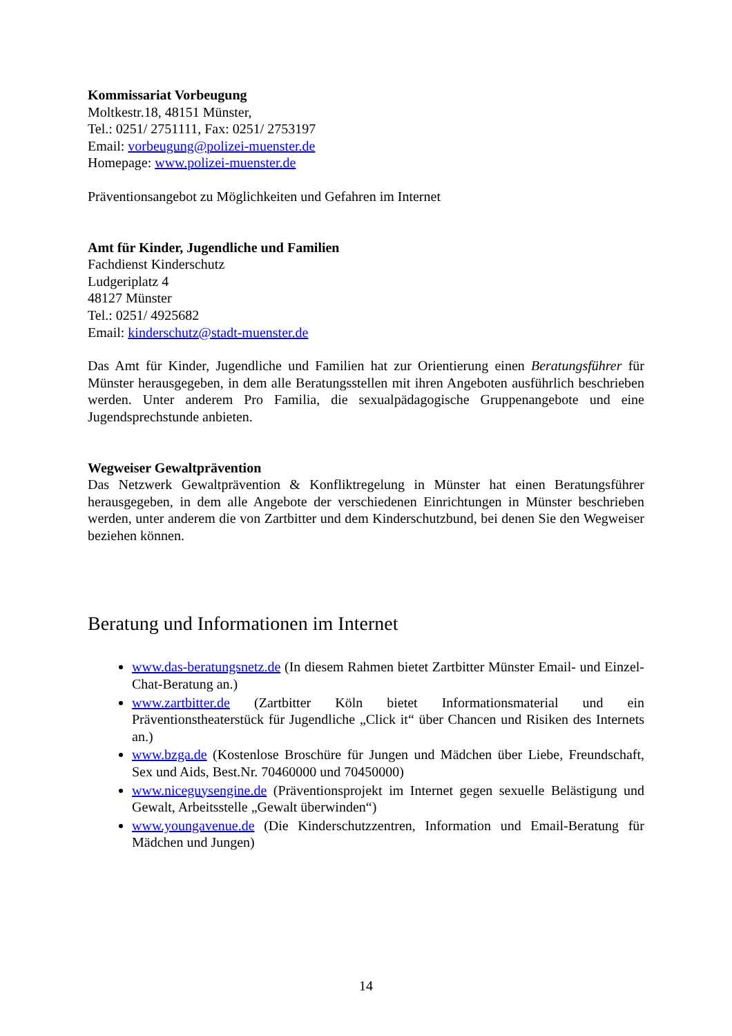Kommissariat Vorbeugung
Moltkestr.18, 48151 Münster,
Tel.: 0251/ 2751111, Fax: 0251/ 2753197
Email: vorbeugung@polizei-muenster.de
Homepage: www.polizei-muenster.de
Präventionsangebot zu Möglichkeiten und Gefahren im Internet
Amt für Kinder, Jugendliche und Familien
Fachdienst Kinderschutz
Ludgeriplatz 4
48127 Münster
Tel.: 0251/ 4925682
Email: kinderschutz@stadt-muenster.de
Das Amt für Kinder, Jugendliche und Familien hat zur Orientierung einen Beratungsführer für Münster herausgegeben, in dem alle Beratungsstellen mit ihren Angeboten ausführlich beschrieben werden. Unter anderem Pro Familia, die sexualpädagogische Gruppenangebote und eine Jugendsprechstunde anbieten.
Wegweiser Gewaltprävention
Das Netzwerk Gewaltprävention & Konfliktregelung in Münster hat einen Beratungsführer herausgegeben, in dem alle Angebote der verschiedenen Einrichtungen in Münster beschrieben werden, unter anderem die von Zartbitter und dem Kinderschutzbund, bei denen Sie den Wegweiser beziehen können.
Beratung und Informationen im Internet
www.das-beratungsnetz.de (In diesem Rahmen bietet Zartbitter Münster Email- und Einzel-Chat-Beratung an.)
www.zartbitter.de (Zartbitter Köln bietet Informationsmaterial und ein Präventionstheaterstück für Jugendliche „Click it“ über Chancen und Risiken des Internets an.)
www.bzga.de (Kostenlose Broschüre für Jungen und Mädchen über Liebe, Freundschaft, Sex und Aids, Best.Nr. 70460000 und 70450000)
www.niceguysengine.de (Präventionsprojekt im Internet gegen sexuelle Belästigung und Gewalt, Arbeitsstelle „Gewalt überwinden“)
www.youngavenue.de (Die Kinderschutzzentren, Information und Email-Beratung für Mädchen und Jungen)
14